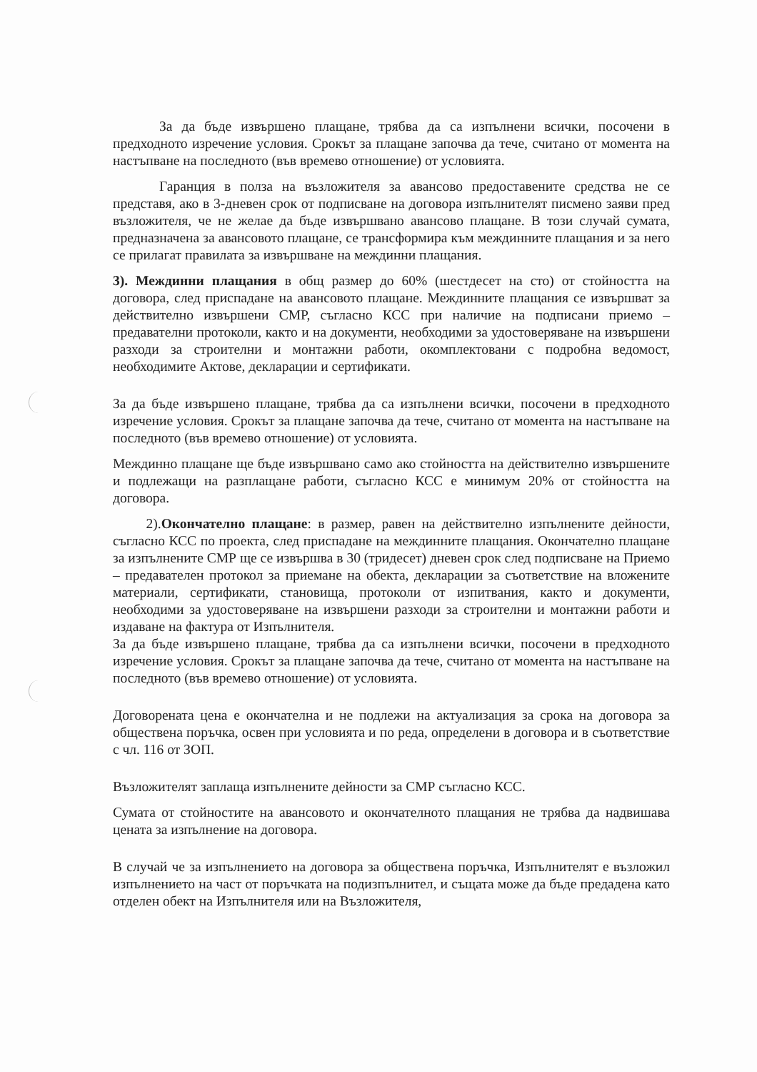За да бъде извършено плащане, трябва да са изпълнени всички, посочени в предходното изречение условия. Срокът за плащане започва да тече, считано от момента на настъпване на последното (във времево отношение) от условията.
Гаранция в полза на възложителя за авансово предоставените средства не се представя, ако в 3-дневен срок от подписване на договора изпълнителят писмено заяви пред възложителя, че не желае да бъде извършвано авансово плащане. В този случай сумата, предназначена за авансовото плащане, се трансформира към междинните плащания и за него се прилагат правилата за извършване на междинни плащания.
3). Междинни плащания в общ размер до 60% (шестдесет на сто) от стойността на договора, след приспадане на авансовото плащане. Междинните плащания се извършват за действително извършени СМР, съгласно КСС при наличие на подписани приемо – предавателни протоколи, както и на документи, необходими за удостоверяване на извършени разходи за строителни и монтажни работи, окомплектовани с подробна ведомост, необходимите Актове, декларации и сертификати.
За да бъде извършено плащане, трябва да са изпълнени всички, посочени в предходното изречение условия. Срокът за плащане започва да тече, считано от момента на настъпване на последното (във времево отношение) от условията.
Междинно плащане ще бъде извършвано само ако стойността на действително извършените и подлежащи на разплащане работи, съгласно КСС е минимум 20% от стойността на договора.
2).Окончателно плащане: в размер, равен на действително изпълнените дейности, съгласно КСС по проекта, след приспадане на междинните плащания. Окончателно плащане за изпълнените СМР ще се извършва в 30 (тридесет) дневен срок след подписване на Приемо – предавателен протокол за приемане на обекта, декларации за съответствие на вложените материали, сертификати, становища, протоколи от изпитвания, както и документи, необходими за удостоверяване на извършени разходи за строителни и монтажни работи и издаване на фактура от Изпълнителя.
За да бъде извършено плащане, трябва да са изпълнени всички, посочени в предходното изречение условия. Срокът за плащане започва да тече, считано от момента на настъпване на последното (във времево отношение) от условията.
Договорената цена е окончателна и не подлежи на актуализация за срока на договора за обществена поръчка, освен при условията и по реда, определени в договора и в съответствие с чл. 116 от ЗОП.
Възложителят заплаща изпълнените дейности за СМР съгласно КСС.
Сумата от стойностите на авансовото и окончателното плащания не трябва да надвишава цената за изпълнение на договора.
В случай че за изпълнението на договора за обществена поръчка, Изпълнителят е възложил изпълнението на част от поръчката на подизпълнител, и същата може да бъде предадена като отделен обект на Изпълнителя или на Възложителя,